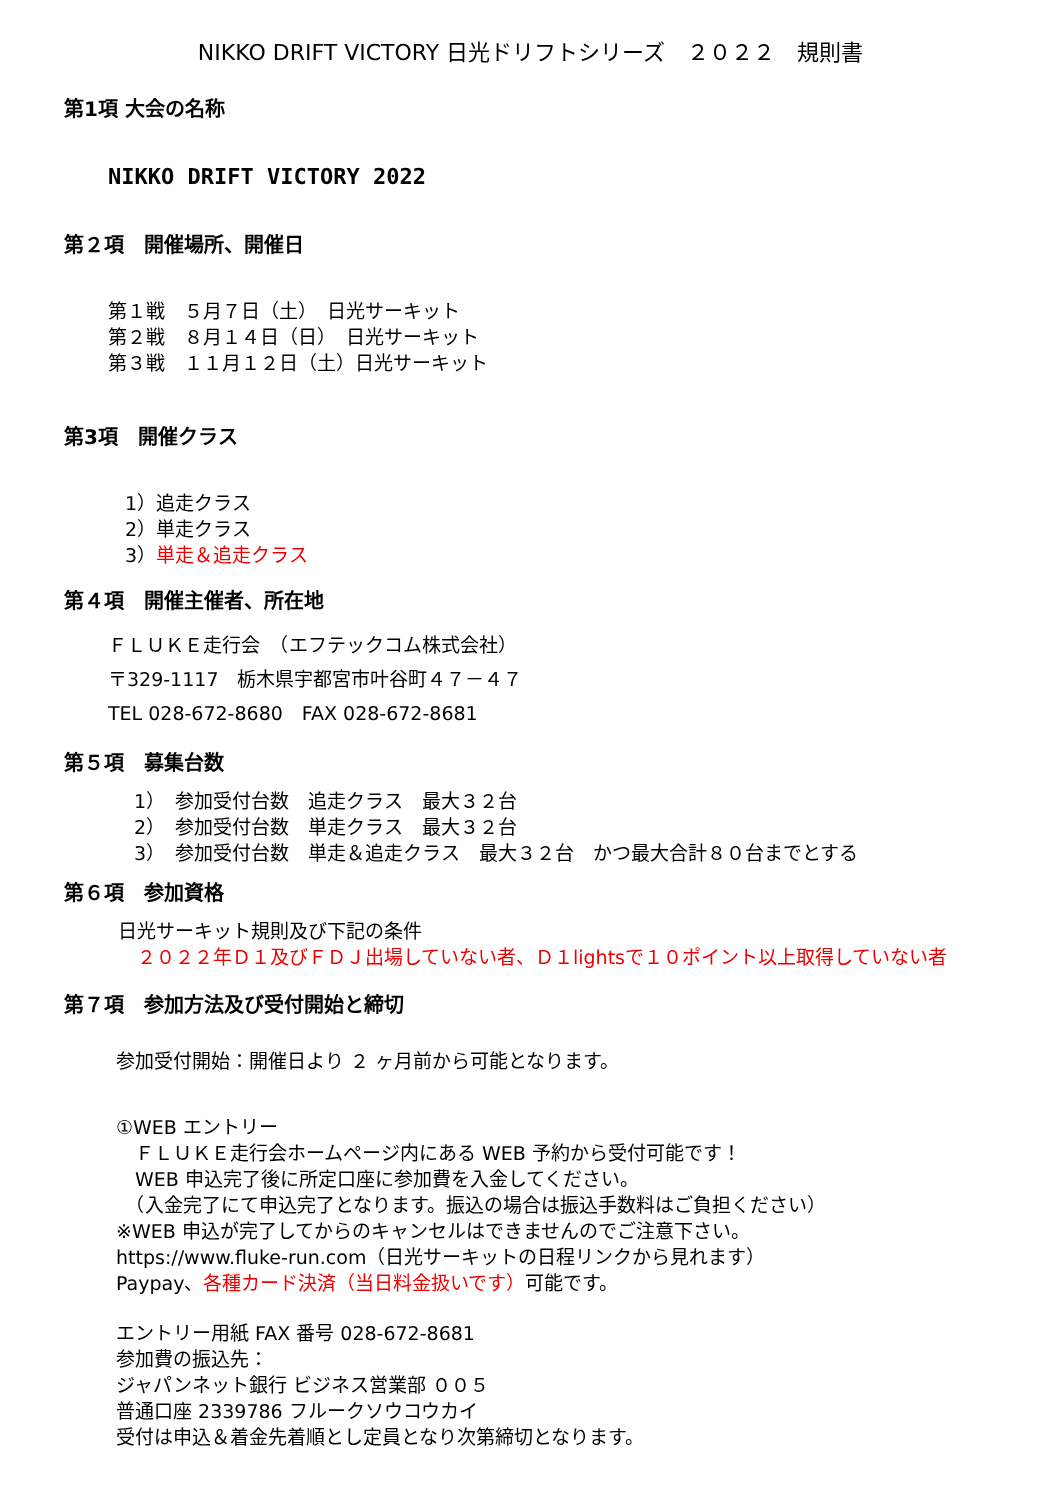NIKKO DRIFT VICTORY 日光ドリフトシリーズ　２０２２　規則書
第1項 大会の名称
NIKKO DRIFT VICTORY 2022
第２項　開催場所、開催日
第１戦　５月７日（土）　日光サーキット
第２戦　８月１４日（日）　日光サーキット
第３戦　１１月１２日（土）日光サーキット
第3項　開催クラス
1）追走クラス
2）単走クラス
3）単走＆追走クラス
第４項　開催主催者、所在地
ＦＬＵＫＥ走行会　（エフテックコム株式会社）
〒329-1117　栃木県宇都宮市叶谷町４７－４７
TEL 028-672-8680　FAX 028-672-8681
第５項　募集台数
1）　参加受付台数　追走クラス　最大３２台
2）　参加受付台数　単走クラス　最大３２台
3）　参加受付台数　単走＆追走クラス　最大３２台　かつ最大合計８０台までとする
第６項　参加資格
日光サーキット規則及び下記の条件
　２０２２年Ｄ１及びＦＤＪ出場していない者、Ｄ１lightsで１０ポイント以上取得していない者
第７項　参加方法及び受付開始と締切
参加受付開始：開催日より ２ ヶ月前から可能となります。
①WEB エントリー
　ＦＬＵＫＥ走行会ホームページ内にある WEB 予約から受付可能です！
　WEB 申込完了後に所定口座に参加費を入金してください。
　（入金完了にて申込完了となります。振込の場合は振込手数料はご負担ください）
※WEB 申込が完了してからのキャンセルはできませんのでご注意下さい。
https://www.fluke-run.com（日光サーキットの日程リンクから見れます）
Paypay、各種カード決済（当日料金扱いです）可能です。
エントリー用紙 FAX 番号 028-672-8681
参加費の振込先：
ジャパンネット銀行 ビジネス営業部 ００５
普通口座 2339786 フルークソウコウカイ
受付は申込＆着金先着順とし定員となり次第締切となります。